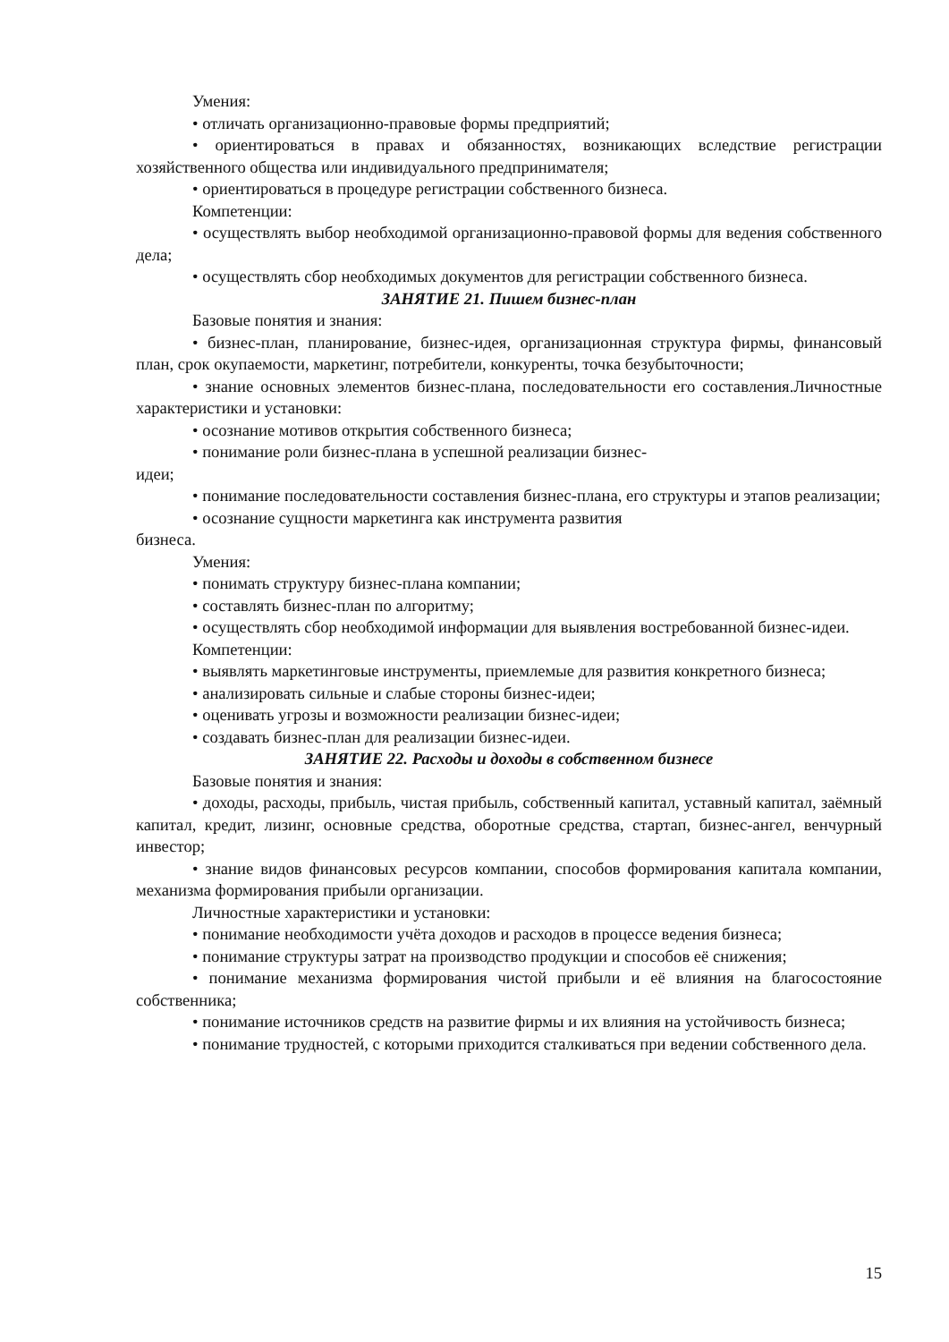Умения:
• отличать организационно-правовые формы предприятий;
• ориентироваться в правах и обязанностях, возникающих вследствие регистрации хозяйственного общества или индивидуального предпринимателя;
• ориентироваться в процедуре регистрации собственного бизнеса.
Компетенции:
• осуществлять выбор необходимой организационно-правовой формы для ведения собственного дела;
• осуществлять сбор необходимых документов для регистрации собственного бизнеса.
ЗАНЯТИЕ 21. Пишем бизнес-план
Базовые понятия и знания:
• бизнес-план, планирование, бизнес-идея, организационная структура фирмы, финансовый план, срок окупаемости, маркетинг, потребители, конкуренты, точка безубыточности;
• знание основных элементов бизнес-плана, последовательности его составления.Личностные характеристики и установки:
• осознание мотивов открытия собственного бизнеса;
• понимание роли бизнес-плана в успешной реализации бизнес-
идеи;
• понимание последовательности составления бизнес-плана, его структуры и этапов реализации;
• осознание сущности маркетинга как инструмента развития
бизнеса.
Умения:
• понимать структуру бизнес-плана компании;
• составлять бизнес-план по алгоритму;
• осуществлять сбор необходимой информации для выявления востребованной бизнес-идеи.
Компетенции:
• выявлять маркетинговые инструменты, приемлемые для развития конкретного бизнеса;
• анализировать сильные и слабые стороны бизнес-идеи;
• оценивать угрозы и возможности реализации бизнес-идеи;
• создавать бизнес-план для реализации бизнес-идеи.
ЗАНЯТИЕ 22. Расходы и доходы в собственном бизнесе
Базовые понятия и знания:
• доходы, расходы, прибыль, чистая прибыль, собственный капитал, уставный капитал, заёмный капитал, кредит, лизинг, основные средства, оборотные средства, стартап, бизнес-ангел, венчурный инвестор;
• знание видов финансовых ресурсов компании, способов формирования капитала компании, механизма формирования прибыли организации.
Личностные характеристики и установки:
• понимание необходимости учёта доходов и расходов в процессе ведения бизнеса;
• понимание структуры затрат на производство продукции и способов её снижения;
• понимание механизма формирования чистой прибыли и её влияния на благосостояние собственника;
• понимание источников средств на развитие фирмы и их влияния на устойчивость бизнеса;
• понимание трудностей, с которыми приходится сталкиваться при ведении собственного дела.
15